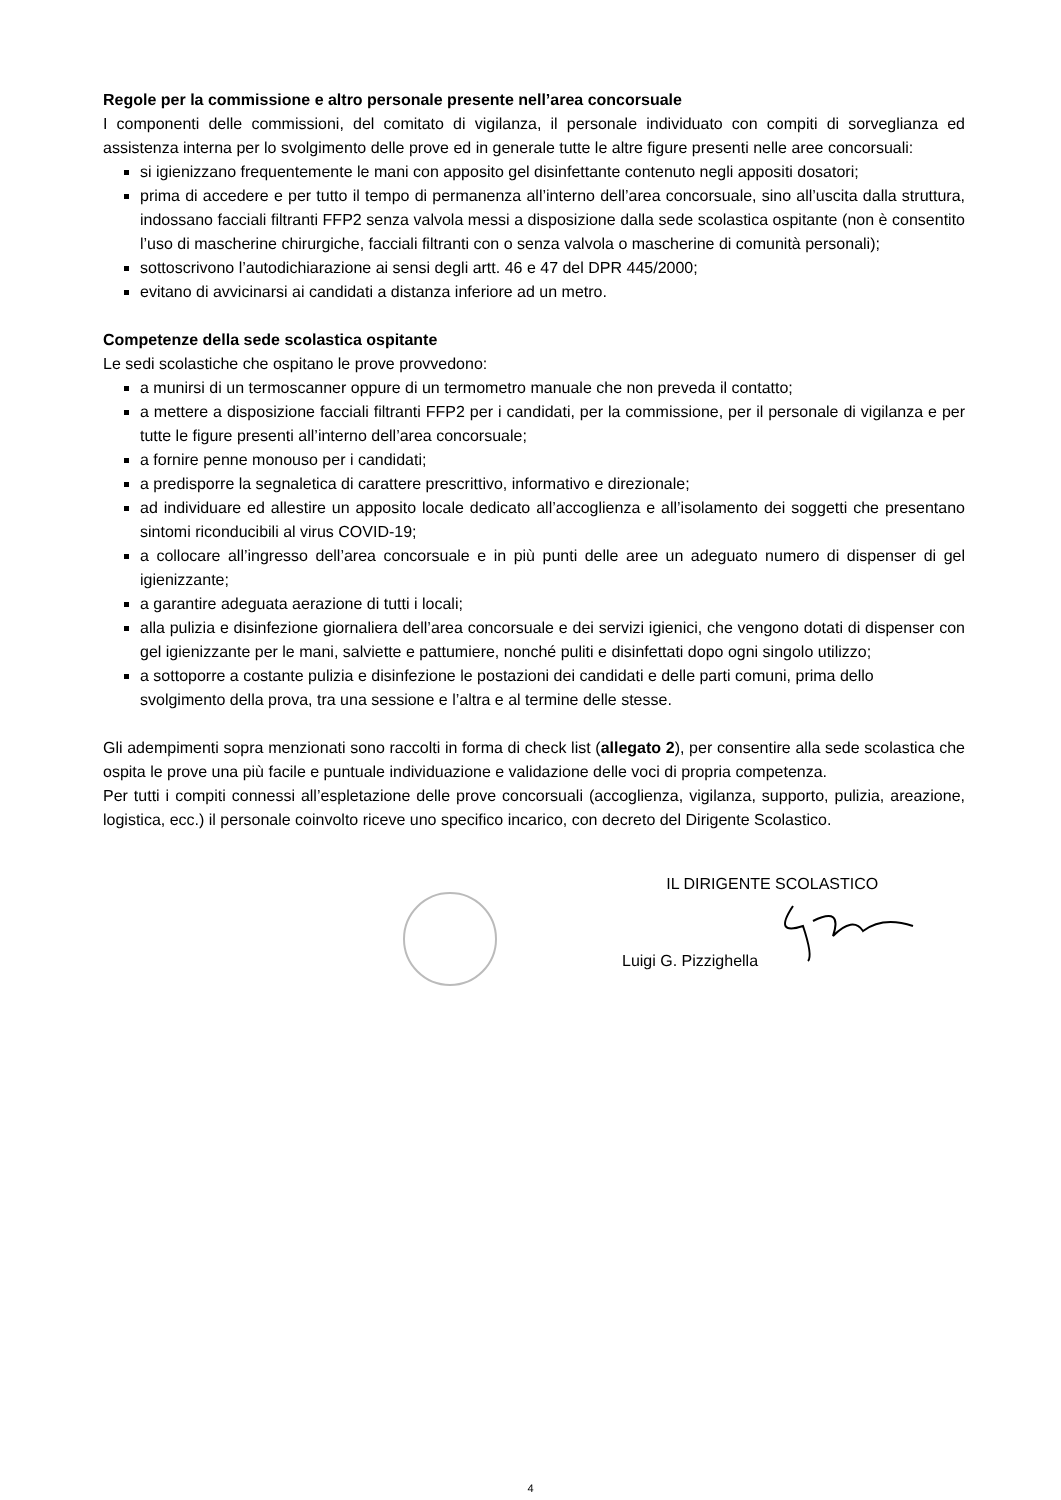Regole per la commissione e altro personale presente nell’area concorsuale
I componenti delle commissioni, del comitato di vigilanza, il personale individuato con compiti di sorveglianza ed assistenza interna per lo svolgimento delle prove ed in generale tutte le altre figure presenti nelle aree concorsuali:
si igienizzano frequentemente le mani con apposito gel disinfettante contenuto negli appositi dosatori;
prima di accedere e per tutto il tempo di permanenza all’interno dell’area concorsuale, sino all’uscita dalla struttura, indossano facciali filtranti FFP2 senza valvola messi a disposizione dalla sede scolastica ospitante (non è consentito l’uso di mascherine chirurgiche, facciali filtranti con o senza valvola o mascherine di comunità personali);
sottoscrivono l’autodichiarazione ai sensi degli artt. 46 e 47 del DPR 445/2000;
evitano di avvicinarsi ai candidati a distanza inferiore ad un metro.
Competenze della sede scolastica ospitante
Le sedi scolastiche che ospitano le prove provvedono:
a munirsi di un termoscanner oppure di un termometro manuale che non preveda il contatto;
a mettere a disposizione facciali filtranti FFP2 per i candidati, per la commissione, per il personale di vigilanza e per tutte le figure presenti all’interno dell’area concorsuale;
a fornire penne monouso per i candidati;
a predisporre la segnaletica di carattere prescrittivo, informativo e direzionale;
ad individuare ed allestire un apposito locale dedicato all’accoglienza e all’isolamento dei soggetti che presentano sintomi riconducibili al virus COVID-19;
a collocare all’ingresso dell’area concorsuale e in più punti delle aree un adeguato numero di dispenser di gel igienizzante;
a garantire adeguata aerazione di tutti i locali;
alla pulizia e disinfezione giornaliera dell’area concorsuale e dei servizi igienici, che vengono dotati di dispenser con gel igienizzante per le mani, salviette e pattumiere, nonché puliti e disinfettati dopo ogni singolo utilizzo;
a sottoporre a costante pulizia e disinfezione le postazioni dei candidati e delle parti comuni, prima dello
svolgimento della prova, tra una sessione e l’altra e al termine delle stesse.
Gli adempimenti sopra menzionati sono raccolti in forma di check list (allegato 2), per consentire alla sede scolastica che ospita le prove una più facile e puntuale individuazione e validazione delle voci di propria competenza.
Per tutti i compiti connessi all’espletazione delle prove concorsuali (accoglienza, vigilanza, supporto, pulizia, areazione, logistica, ecc.) il personale coinvolto riceve uno specifico incarico, con decreto del Dirigente Scolastico.
IL DIRIGENTE SCOLASTICO
Luigi G. Pizzighella
4